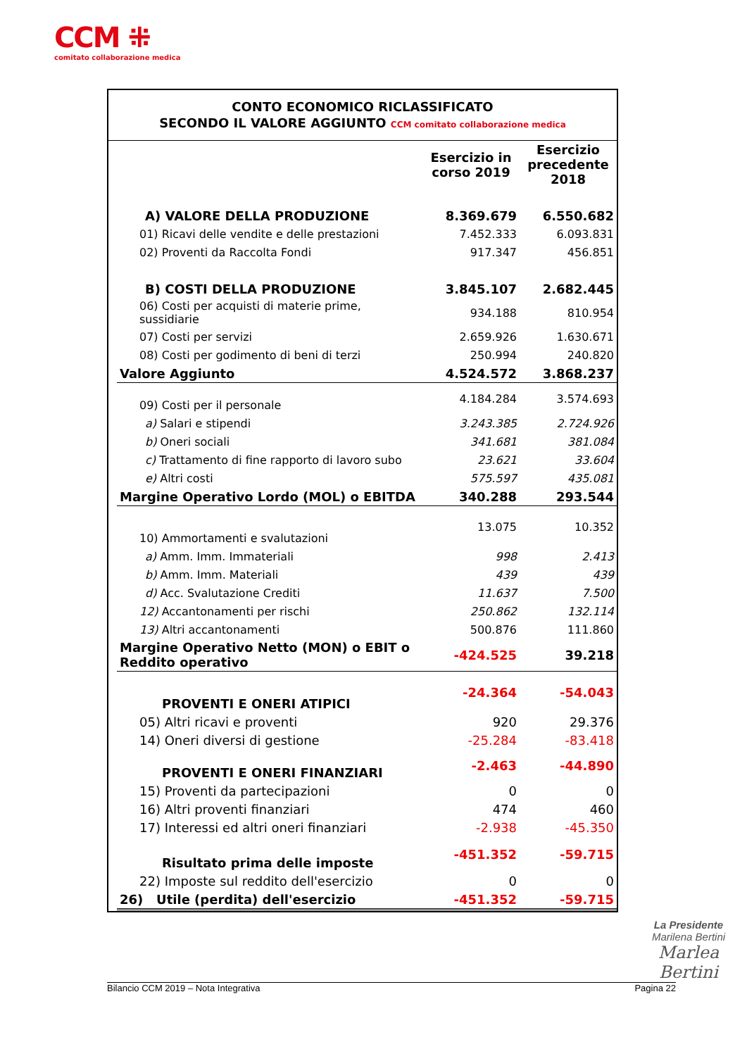CCM ⁜
comitato collaborazione medica
CONTO ECONOMICO RICLASSIFICATO
SECONDO IL VALORE AGGIUNTO CCM comitato collaborazione medica
| | Esercizio in corso 2019 | Esercizio precedente 2018 |
| A) VALORE DELLA PRODUZIONE | 8.369.679 | 6.550.682 |
| 01) Ricavi delle vendite e delle prestazioni | 7.452.333 | 6.093.831 |
| 02) Proventi da Raccolta Fondi | 917.347 | 456.851 |
| B) COSTI DELLA PRODUZIONE | 3.845.107 | 2.682.445 |
| 06) Costi per acquisti di materie prime, sussidiarie | 934.188 | 810.954 |
| 07) Costi per servizi | 2.659.926 | 1.630.671 |
| 08) Costi per godimento di beni di terzi | 250.994 | 240.820 |
| Valore Aggiunto | 4.524.572 | 3.868.237 |
| 09) Costi per il personale | 4.184.284 | 3.574.693 |
| a) Salari e stipendi | 3.243.385 | 2.724.926 |
| b) Oneri sociali | 341.681 | 381.084 |
| c) Trattamento di fine rapporto di lavoro subo | 23.621 | 33.604 |
| e) Altri costi | 575.597 | 435.081 |
| Margine Operativo Lordo (MOL) o EBITDA | 340.288 | 293.544 |
| 10) Ammortamenti e svalutazioni | 13.075 | 10.352 |
| a) Amm. Imm. Immateriali | 998 | 2.413 |
| b) Amm. Imm. Materiali | 439 | 439 |
| d) Acc. Svalutazione Crediti | 11.637 | 7.500 |
| 12) Accantonamenti per rischi | 250.862 | 132.114 |
| 13) Altri accantonamenti | 500.876 | 111.860 |
| Margine Operativo Netto (MON) o EBIT o Reddito operativo | -424.525 | 39.218 |
| PROVENTI E ONERI ATIPICI | -24.364 | -54.043 |
| 05) Altri ricavi e proventi | 920 | 29.376 |
| 14) Oneri diversi di gestione | -25.284 | -83.418 |
| PROVENTI E ONERI FINANZIARI | -2.463 | -44.890 |
| 15) Proventi da partecipazioni | 0 | 0 |
| 16) Altri proventi finanziari | 474 | 460 |
| 17) Interessi ed altri oneri finanziari | -2.938 | -45.350 |
| Risultato prima delle imposte | -451.352 | -59.715 |
| 22) Imposte sul reddito dell'esercizio | 0 | 0 |
| 26) Utile (perdita) dell'esercizio | -451.352 | -59.715 |
La Presidente
Marilena Bertini
Marlea Bertini
Bilancio CCM 2019 – Nota Integrativa Pagina 22